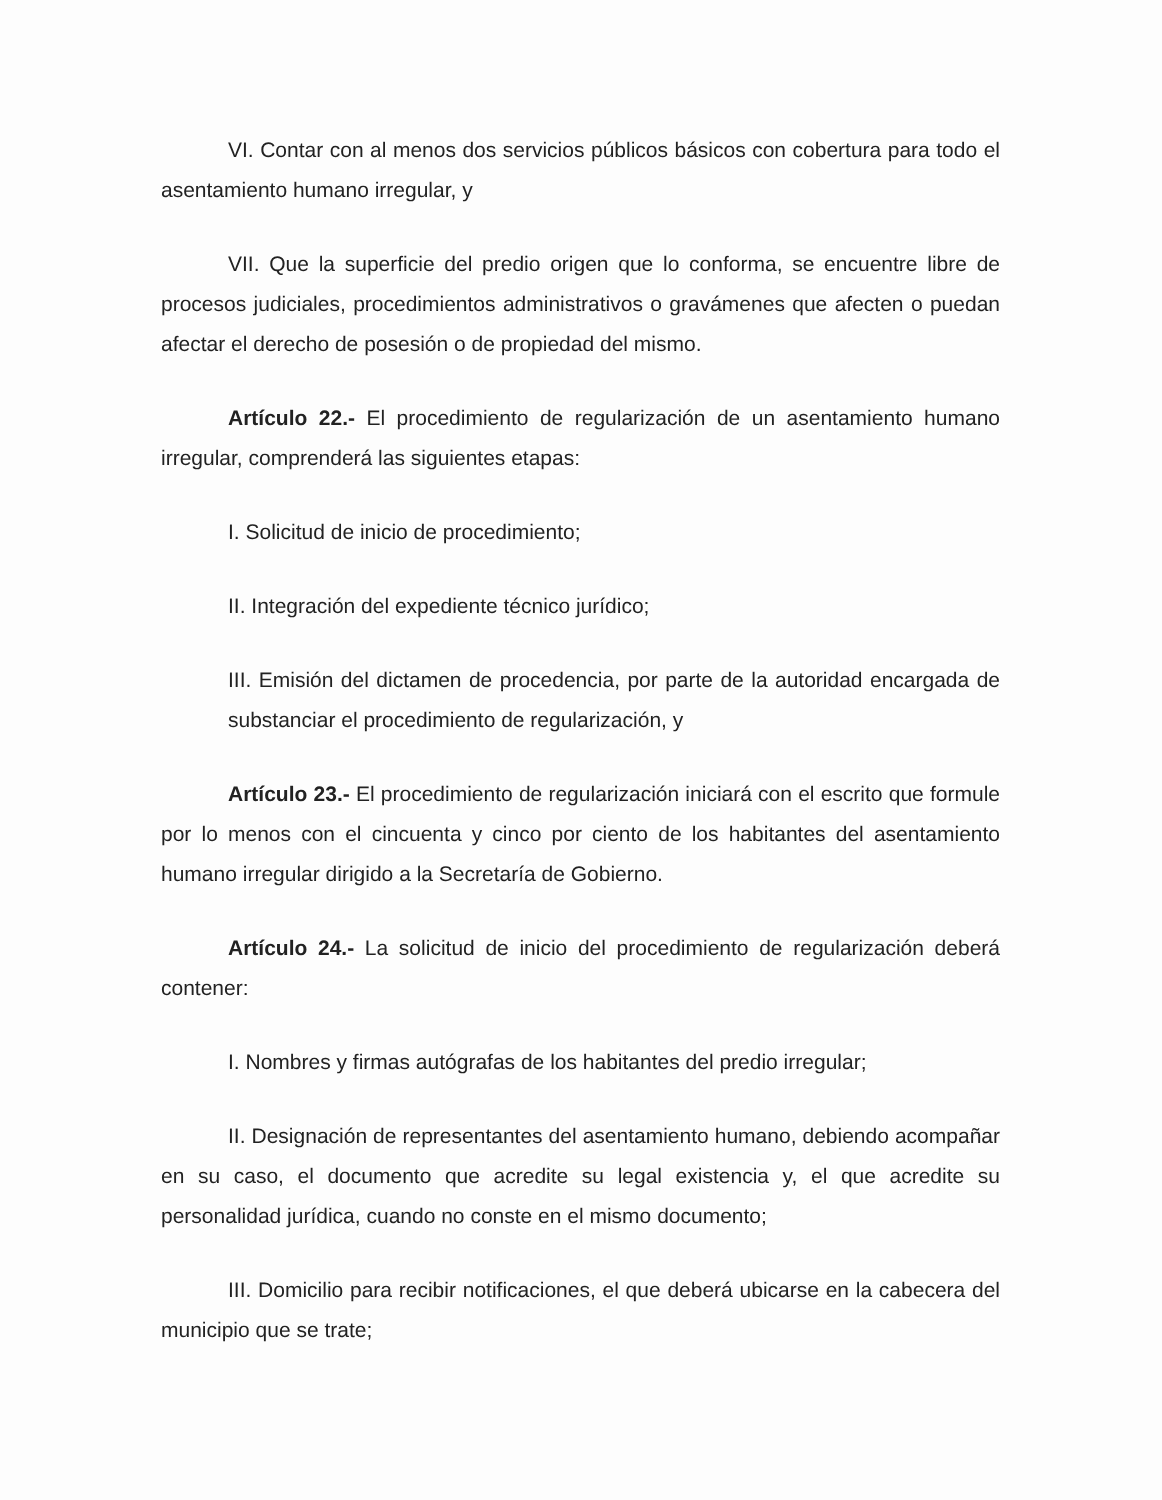VI. Contar con al menos dos servicios públicos básicos con cobertura para todo el asentamiento humano irregular, y
VII. Que la superficie del predio origen que lo conforma, se encuentre libre de procesos judiciales, procedimientos administrativos o gravámenes que afecten o puedan afectar el derecho de posesión o de propiedad del mismo.
Artículo 22.- El procedimiento de regularización de un asentamiento humano irregular, comprenderá las siguientes etapas:
I. Solicitud de inicio de procedimiento;
II. Integración del expediente técnico jurídico;
III. Emisión del dictamen de procedencia, por parte de la autoridad encargada de substanciar el procedimiento de regularización, y
Artículo 23.- El procedimiento de regularización iniciará con el escrito que formule por lo menos con el cincuenta y cinco por ciento de los habitantes del asentamiento humano irregular dirigido a la Secretaría de Gobierno.
Artículo 24.- La solicitud de inicio del procedimiento de regularización deberá contener:
I. Nombres y firmas autógrafas de los habitantes del predio irregular;
II. Designación de representantes del asentamiento humano, debiendo acompañar en su caso, el documento que acredite su legal existencia y, el que acredite su personalidad jurídica, cuando no conste en el mismo documento;
III. Domicilio para recibir notificaciones, el que deberá ubicarse en la cabecera del municipio que se trate;